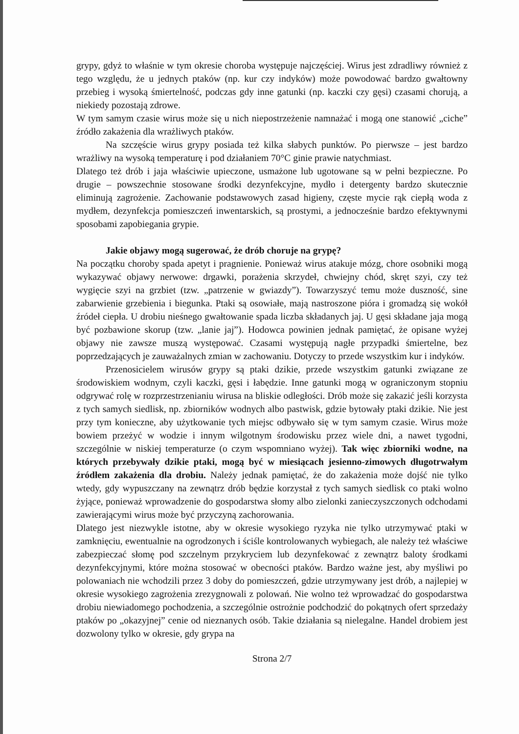grypy, gdyż to właśnie w tym okresie choroba występuje najczęściej. Wirus jest zdradliwy również z tego względu, że u jednych ptaków (np. kur czy indyków) może powodować bardzo gwałtowny przebieg i wysoką śmiertelność, podczas gdy inne gatunki (np. kaczki czy gęsi) czasami chorują, a niekiedy pozostają zdrowe.
W tym samym czasie wirus może się u nich niepostrzeżenie namnażać i mogą one stanowić „ciche” źródło zakażenia dla wrażliwych ptaków.
Na szczęście wirus grypy posiada też kilka słabych punktów. Po pierwsze – jest bardzo wrażliwy na wysoką temperaturę i pod działaniem 70°C ginie prawie natychmiast.
Dlatego też drób i jaja właściwie upieczone, usmażone lub ugotowane są w pełni bezpieczne. Po drugie – powszechnie stosowane środki dezynfekcyjne, mydło i detergenty bardzo skutecznie eliminują zagrożenie. Zachowanie podstawowych zasad higieny, częste mycie rąk ciepłą woda z mydłem, dezynfekcja pomieszczeń inwentarskich, są prostymi, a jednocześnie bardzo efektywnymi sposobami zapobiegania grypie.
Jakie objawy mogą sugerować, że drób choruje na grypę?
Na początku choroby spada apetyt i pragnienie. Ponieważ wirus atakuje mózg, chore osobniki mogą wykazywać objawy nerwowe: drgawki, porażenia skrzydeł, chwiejny chód, skręt szyi, czy też wygięcie szyi na grzbiet (tzw. „patrzenie w gwiazdy”). Towarzyszyć temu może duszność, sine zabarwienie grzebienia i biegunka. Ptaki są osowiałe, mają nastroszone pióra i gromadzą się wokół źródeł ciepła. U drobiu nieśnego gwałtowanie spada liczba składanych jaj. U gęsi składane jaja mogą być pozbawione skorup (tzw. „lanie jaj”). Hodowca powinien jednak pamiętać, że opisane wyżej objawy nie zawsze muszą występować. Czasami występują nagłe przypadki śmiertelne, bez poprzedzających je zauważalnych zmian w zachowaniu. Dotyczy to przede wszystkim kur i indyków.
Przenosicielem wirusów grypy są ptaki dzikie, przede wszystkim gatunki związane ze środowiskiem wodnym, czyli kaczki, gęsi i łabędzie. Inne gatunki mogą w ograniczonym stopniu odgrywać rolę w rozprzestrzenianiu wirusa na bliskie odległości. Drób może się zakazić jeśli korzysta z tych samych siedlisk, np. zbiorników wodnych albo pastwisk, gdzie bytowały ptaki dzikie. Nie jest przy tym konieczne, aby użytkowanie tych miejsc odbywało się w tym samym czasie. Wirus może bowiem przeżyć w wodzie i innym wilgotnym środowisku przez wiele dni, a nawet tygodni, szczególnie w niskiej temperaturze (o czym wspomniano wyżej). Tak więc zbiorniki wodne, na których przebywały dzikie ptaki, mogą być w miesiącach jesienno-zimowych długotrwałym źródłem zakażenia dla drobiu. Należy jednak pamiętać, że do zakażenia może dojść nie tylko wtedy, gdy wypuszczany na zewnątrz drób będzie korzystał z tych samych siedlisk co ptaki wolno żyjące, ponieważ wprowadzenie do gospodarstwa słomy albo zielonki zanieczyszczonych odchodami zawierającymi wirus może być przyczyną zachorowania.
Dlatego jest niezwykle istotne, aby w okresie wysokiego ryzyka nie tylko utrzymywać ptaki w zamknięciu, ewentualnie na ogrodzonych i ściśle kontrolowanych wybiegach, ale należy też właściwe zabezpieczać słomę pod szczelnym przykryciem lub dezynfekować z zewnątrz baloty środkami dezynfekcyjnymi, które można stosować w obecności ptaków. Bardzo ważne jest, aby myśliwi po polowaniach nie wchodzili przez 3 doby do pomieszczeń, gdzie utrzymywany jest drób, a najlepiej w okresie wysokiego zagrożenia zrezygnowali z polowań. Nie wolno też wprowadzać do gospodarstwa drobiu niewiadomego pochodzenia, a szczególnie ostrożnie podchodzić do pokątnych ofert sprzedaży ptaków po „okazyjnej” cenie od nieznanych osób. Takie działania są nielegalne. Handel drobiem jest dozwolony tylko w okresie, gdy grypa na
Strona 2/7